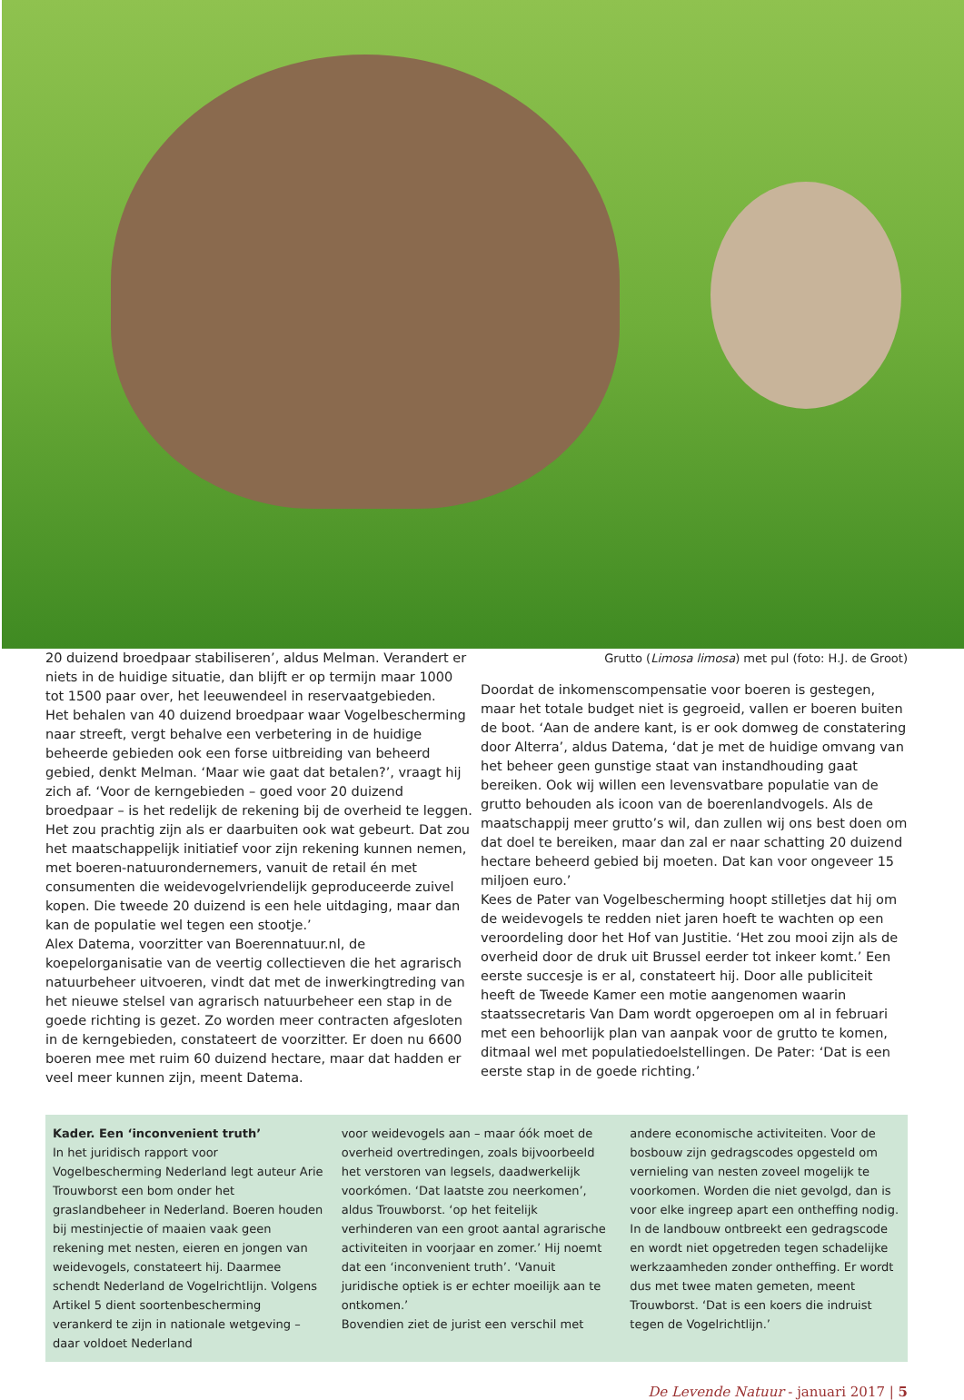20 duizend broedpaar stabiliseren’, aldus Melman. Verandert er niets in de huidige situatie, dan blijft er op termijn maar 1000 tot 1500 paar over, het leeuwendeel in reservaatgebieden.
Het behalen van 40 duizend broedpaar waar Vogelbescherming naar streeft, vergt behalve een verbetering in de huidige beheerde gebieden ook een forse uitbreiding van beheerd gebied, denkt Melman. ‘Maar wie gaat dat betalen?’, vraagt hij zich af. ‘Voor de kerngebieden – goed voor 20 duizend broedpaar – is het redelijk de rekening bij de overheid te leggen. Het zou prachtig zijn als er daarbuiten ook wat gebeurt. Dat zou het maatschappelijk initiatief voor zijn rekening kunnen nemen, met boeren-natuurondernemers, vanuit de retail én met consumenten die weidevogelvriendelijk geproduceerde zuivel kopen. Die tweede 20 duizend is een hele uitdaging, maar dan kan de populatie wel tegen een stootje.’
Alex Datema, voorzitter van Boerennatuur.nl, de koepelorganisatie van de veertig collectieven die het agrarisch natuurbeheer uitvoeren, vindt dat met de inwerkingtreding van het nieuwe stelsel van agrarisch natuurbeheer een stap in de goede richting is gezet. Zo worden meer contracten afgesloten in de kerngebieden, constateert de voorzitter. Er doen nu 6600 boeren mee met ruim 60 duizend hectare, maar dat hadden er veel meer kunnen zijn, meent Datema.
Grutto (Limosa limosa) met pul (foto: H.J. de Groot)
Doordat de inkomenscompensatie voor boeren is gestegen, maar het totale budget niet is gegroeid, vallen er boeren buiten de boot. ‘Aan de andere kant, is er ook domweg de constatering door Alterra’, aldus Datema, ‘dat je met de huidige omvang van het beheer geen gunstige staat van instandhouding gaat bereiken. Ook wij willen een levensvatbare populatie van de grutto behouden als icoon van de boerenlandvogels. Als de maatschappij meer grutto’s wil, dan zullen wij ons best doen om dat doel te bereiken, maar dan zal er naar schatting 20 duizend hectare beheerd gebied bij moeten. Dat kan voor ongeveer 15 miljoen euro.’
Kees de Pater van Vogelbescherming hoopt stilletjes dat hij om de weidevogels te redden niet jaren hoeft te wachten op een veroordeling door het Hof van Justitie. ‘Het zou mooi zijn als de overheid door de druk uit Brussel eerder tot inkeer komt.’ Een eerste succesje is er al, constateert hij. Door alle publiciteit heeft de Tweede Kamer een motie aangenomen waarin staatssecretaris Van Dam wordt opgeroepen om al in februari met een behoorlijk plan van aanpak voor de grutto te komen, ditmaal wel met populatiedoelstellingen. De Pater: ‘Dat is een eerste stap in de goede richting.’
Kader. Een ‘inconvenient truth’
In het juridisch rapport voor Vogelbescherming Nederland legt auteur Arie Trouwborst een bom onder het graslandbeheer in Nederland. Boeren houden bij mestinjectie of maaien vaak geen rekening met nesten, eieren en jongen van weidevogels, constateert hij. Daarmee schendt Nederland de Vogelrichtlijn. Volgens Artikel 5 dient soortenbescherming verankerd te zijn in nationale wetgeving – daar voldoet Nederland
voor weidevogels aan – maar óók moet de overheid overtredingen, zoals bijvoorbeeld het verstoren van legsels, daadwerkelijk voorkómen. ‘Dat laatste zou neerkomen’, aldus Trouwborst. ‘op het feitelijk verhinderen van een groot aantal agrarische activiteiten in voorjaar en zomer.’ Hij noemt dat een ‘inconvenient truth’. ‘Vanuit juridische optiek is er echter moeilijk aan te ontkomen.’
Bovendien ziet de jurist een verschil met
andere economische activiteiten. Voor de bosbouw zijn gedragscodes opgesteld om vernieling van nesten zoveel mogelijk te voorkomen. Worden die niet gevolgd, dan is voor elke ingreep apart een ontheffing nodig. In de landbouw ontbreekt een gedragscode en wordt niet opgetreden tegen schadelijke werkzaamheden zonder ontheffing. Er wordt dus met twee maten gemeten, meent Trouwborst. ‘Dat is een koers die indruist tegen de Vogelrichtlijn.’
De Levende Natuur - januari 2017 | 5